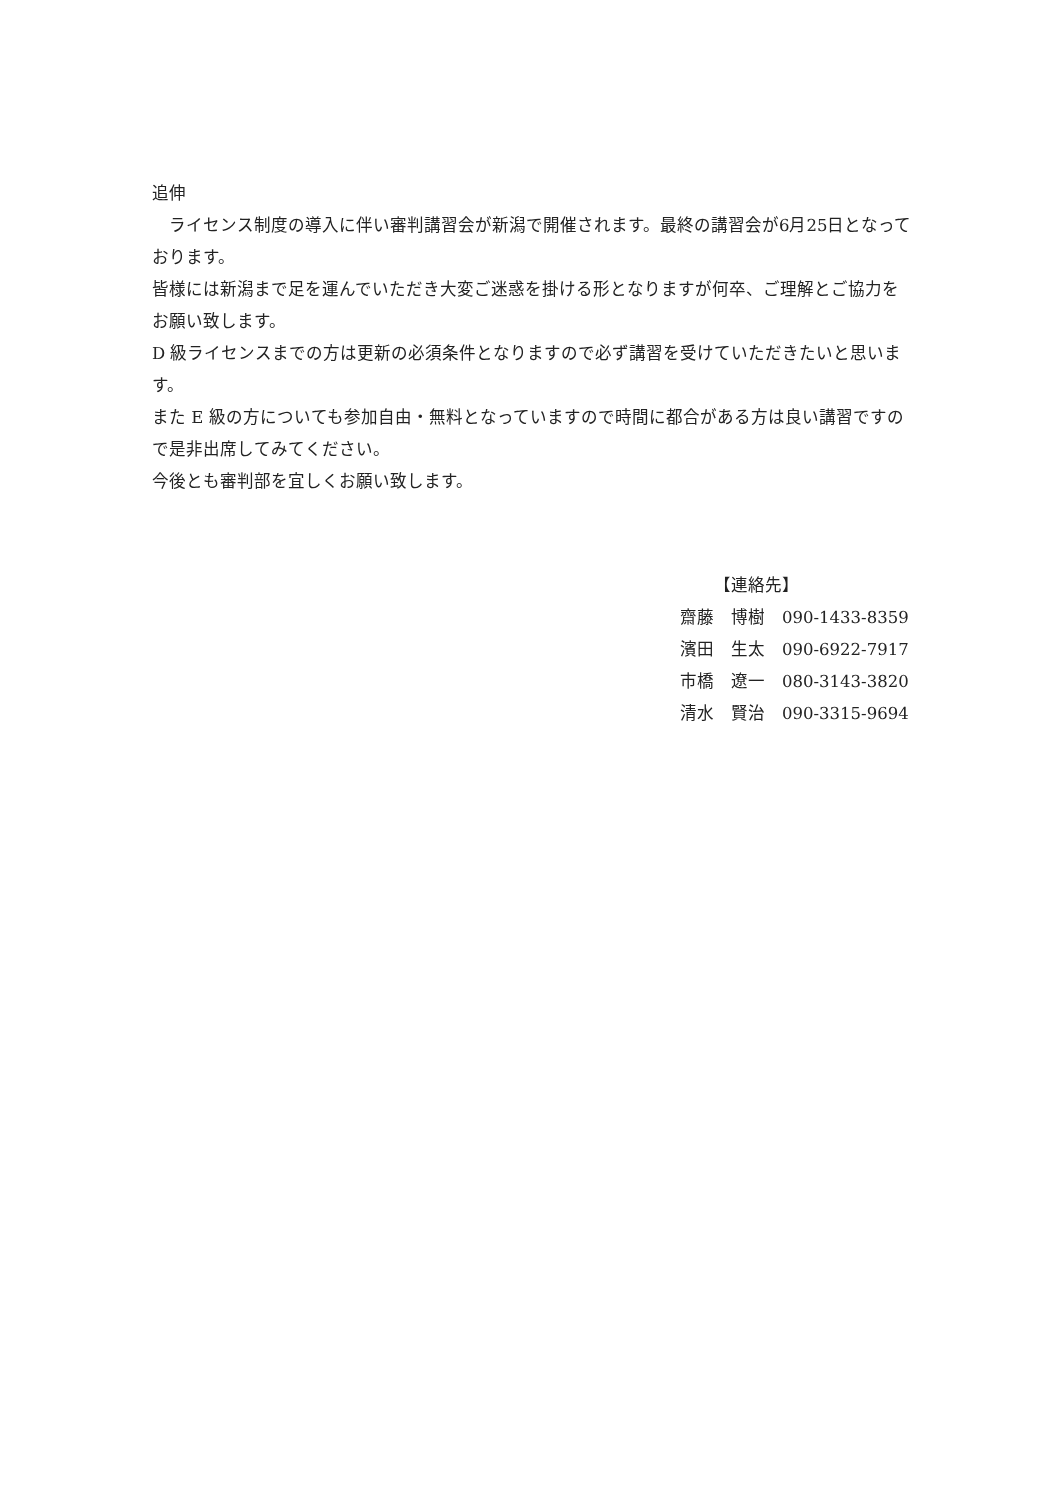追伸
　ライセンス制度の導入に伴い審判講習会が新潟で開催されます。最終の講習会が6月25日となっております。
皆様には新潟まで足を運んでいただき大変ご迷惑を掛ける形となりますが何卒、ご理解とご協力をお願い致します。
D 級ライセンスまでの方は更新の必須条件となりますので必ず講習を受けていただきたいと思います。
また E 級の方についても参加自由・無料となっていますので時間に都合がある方は良い講習ですので是非出席してみてください。
今後とも審判部を宜しくお願い致します。
【連絡先】
齋藤　博樹　090-1433-8359
濱田　生太　090-6922-7917
市橋　遼一　080-3143-3820
清水　賢治　090-3315-9694